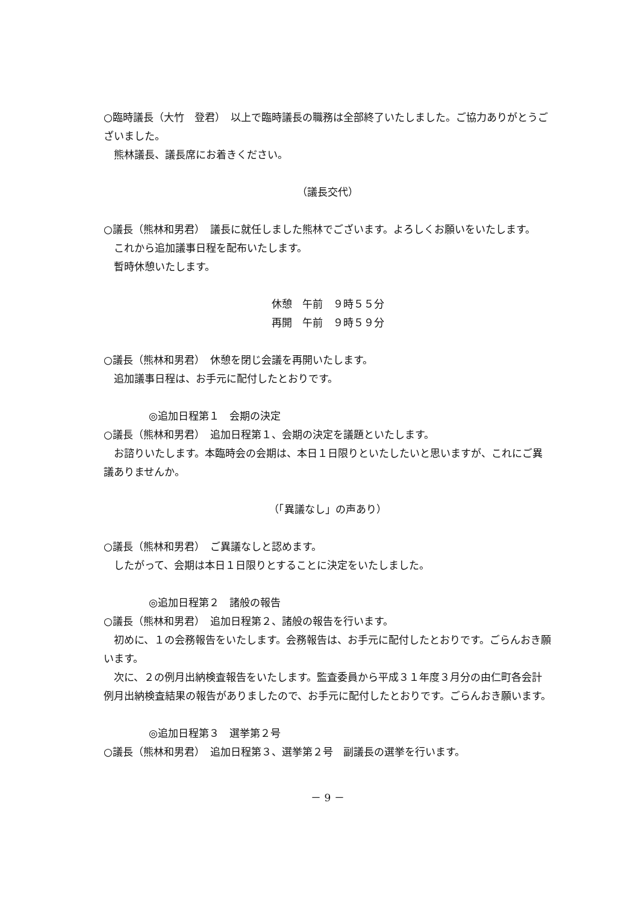○臨時議長（大竹　登君）　以上で臨時議長の職務は全部終了いたしました。ご協力ありがとうございました。
熊林議長、議長席にお着きください。
（議長交代）
○議長（熊林和男君）　議長に就任しました熊林でございます。よろしくお願いをいたします。
これから追加議事日程を配布いたします。
暫時休憩いたします。
休憩　午前　９時５５分
再開　午前　９時５９分
○議長（熊林和男君）　休憩を閉じ会議を再開いたします。
追加議事日程は、お手元に配付したとおりです。
◎追加日程第１　会期の決定
○議長（熊林和男君）　追加日程第１、会期の決定を議題といたします。
お諮りいたします。本臨時会の会期は、本日１日限りといたしたいと思いますが、これにご異議ありませんか。
（「異議なし」の声あり）
○議長（熊林和男君）　ご異議なしと認めます。
したがって、会期は本日１日限りとすることに決定をいたしました。
◎追加日程第２　諸般の報告
○議長（熊林和男君）　追加日程第２、諸般の報告を行います。
初めに、１の会務報告をいたします。会務報告は、お手元に配付したとおりです。ごらんおき願います。
次に、２の例月出納検査報告をいたします。監査委員から平成３１年度３月分の由仁町各会計例月出納検査結果の報告がありましたので、お手元に配付したとおりです。ごらんおき願います。
◎追加日程第３　選挙第２号
○議長（熊林和男君）　追加日程第３、選挙第２号　副議長の選挙を行います。
－ 9 －